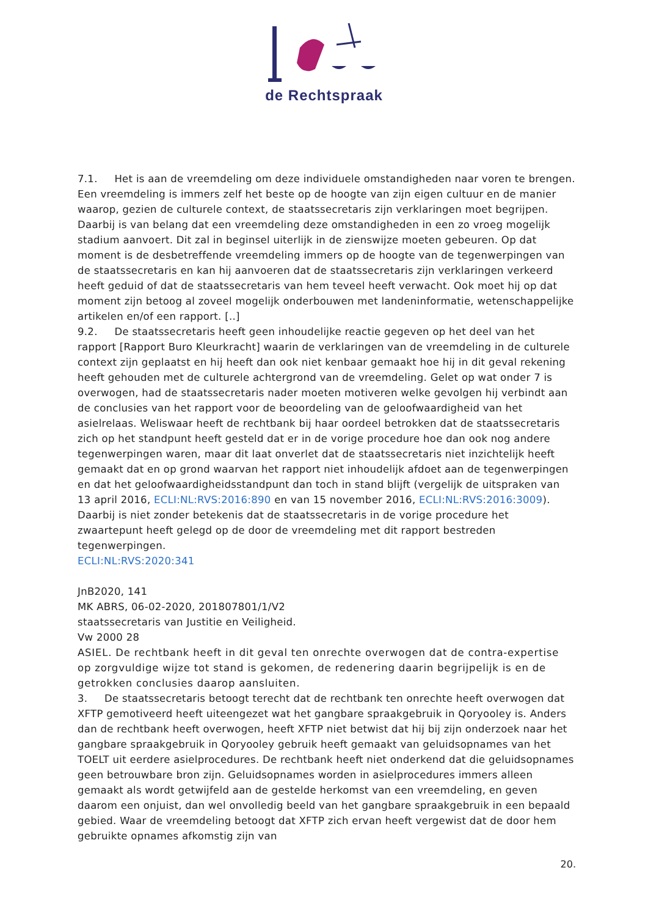de Rechtspraak
7.1. Het is aan de vreemdeling om deze individuele omstandigheden naar voren te brengen. Een vreemdeling is immers zelf het beste op de hoogte van zijn eigen cultuur en de manier waarop, gezien de culturele context, de staatssecretaris zijn verklaringen moet begrijpen. Daarbij is van belang dat een vreemdeling deze omstandigheden in een zo vroeg mogelijk stadium aanvoert. Dit zal in beginsel uiterlijk in de zienswijze moeten gebeuren. Op dat moment is de desbetreffende vreemdeling immers op de hoogte van de tegenwerpingen van de staatssecretaris en kan hij aanvoeren dat de staatssecretaris zijn verklaringen verkeerd heeft geduid of dat de staatssecretaris van hem teveel heeft verwacht. Ook moet hij op dat moment zijn betoog al zoveel mogelijk onderbouwen met landeninformatie, wetenschappelijke artikelen en/of een rapport. [..]
9.2. De staatssecretaris heeft geen inhoudelijke reactie gegeven op het deel van het rapport [Rapport Buro Kleurkracht] waarin de verklaringen van de vreemdeling in de culturele context zijn geplaatst en hij heeft dan ook niet kenbaar gemaakt hoe hij in dit geval rekening heeft gehouden met de culturele achtergrond van de vreemdeling. Gelet op wat onder 7 is overwogen, had de staatssecretaris nader moeten motiveren welke gevolgen hij verbindt aan de conclusies van het rapport voor de beoordeling van de geloofwaardigheid van het asielrelaas. Weliswaar heeft de rechtbank bij haar oordeel betrokken dat de staatssecretaris zich op het standpunt heeft gesteld dat er in de vorige procedure hoe dan ook nog andere tegenwerpingen waren, maar dit laat onverlet dat de staatssecretaris niet inzichtelijk heeft gemaakt dat en op grond waarvan het rapport niet inhoudelijk afdoet aan de tegenwerpingen en dat het geloofwaardigheidsstandpunt dan toch in stand blijft (vergelijk de uitspraken van 13 april 2016, ECLI:NL:RVS:2016:890 en van 15 november 2016, ECLI:NL:RVS:2016:3009). Daarbij is niet zonder betekenis dat de staatssecretaris in de vorige procedure het zwaartepunt heeft gelegd op de door de vreemdeling met dit rapport bestreden tegenwerpingen.
ECLI:NL:RVS:2020:341
JnB2020, 141
MK ABRS, 06-02-2020, 201807801/1/V2
staatssecretaris van Justitie en Veiligheid.
Vw 2000 28
ASIEL. De rechtbank heeft in dit geval ten onrechte overwogen dat de contra-expertise op zorgvuldige wijze tot stand is gekomen, de redenering daarin begrijpelijk is en de getrokken conclusies daarop aansluiten.
3. De staatssecretaris betoogt terecht dat de rechtbank ten onrechte heeft overwogen dat XFTP gemotiveerd heeft uiteengezet wat het gangbare spraakgebruik in Qoryooley is. Anders dan de rechtbank heeft overwogen, heeft XFTP niet betwist dat hij bij zijn onderzoek naar het gangbare spraakgebruik in Qoryooley gebruik heeft gemaakt van geluidsopnames van het TOELT uit eerdere asielprocedures. De rechtbank heeft niet onderkend dat die geluidsopnames geen betrouwbare bron zijn. Geluidsopnames worden in asielprocedures immers alleen gemaakt als wordt getwijfeld aan de gestelde herkomst van een vreemdeling, en geven daarom een onjuist, dan wel onvolledig beeld van het gangbare spraakgebruik in een bepaald gebied. Waar de vreemdeling betoogt dat XFTP zich ervan heeft vergewist dat de door hem gebruikte opnames afkomstig zijn van
20.